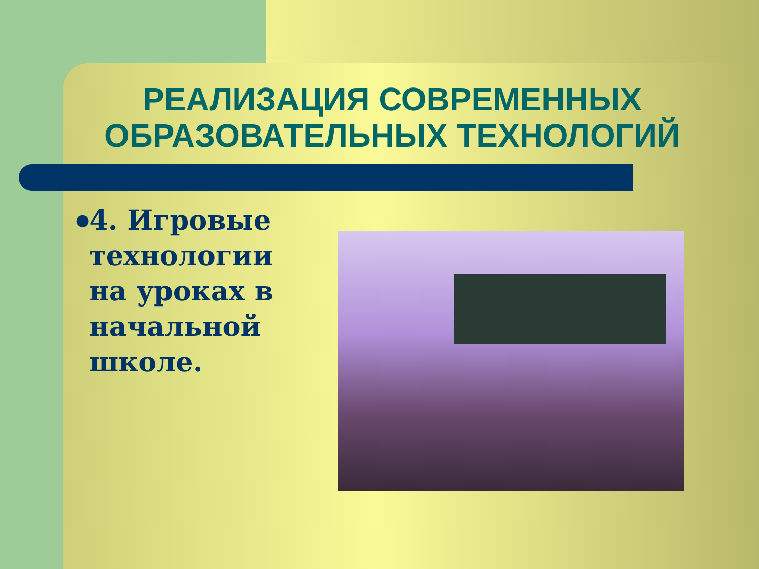РЕАЛИЗАЦИЯ СОВРЕМЕННЫХ ОБРАЗОВАТЕЛЬНЫХ ТЕХНОЛОГИЙ
● 4. Игровые технологии на уроках в начальной школе.